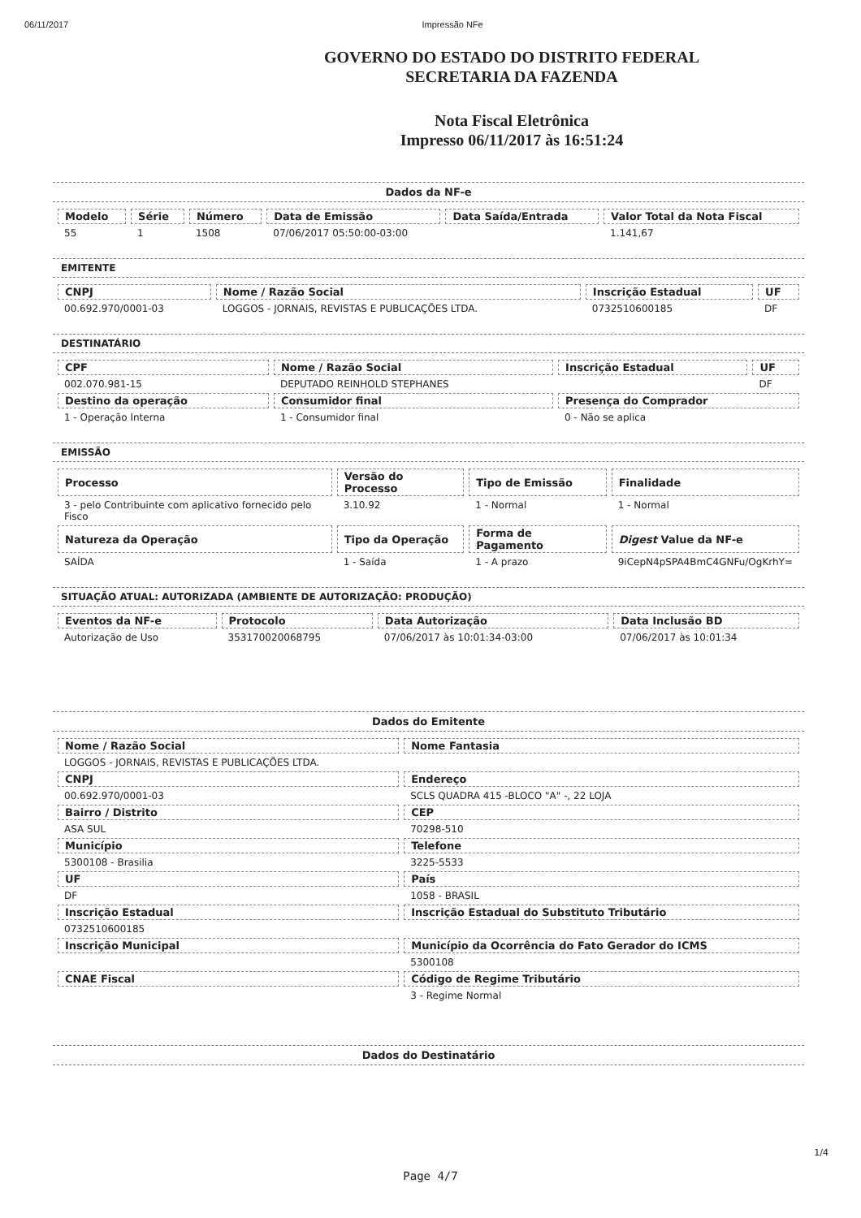06/11/2017 Impressão NFe
GOVERNO DO ESTADO DO DISTRITO FEDERAL
SECRETARIA DA FAZENDA
Nota Fiscal Eletrônica
Impresso 06/11/2017 às 16:51:24
Dados da NF-e
| Modelo | Série | Número | Data de Emissão | Data Saída/Entrada | Valor Total da Nota Fiscal |
| --- | --- | --- | --- | --- | --- |
| 55 | 1 | 1508 | 07/06/2017 05:50:00-03:00 | | 1.141,67 |
EMITENTE
| CNPJ | Nome / Razão Social | Inscrição Estadual | UF |
| --- | --- | --- | --- |
| 00.692.970/0001-03 | LOGGOS - JORNAIS, REVISTAS E PUBLICAÇÕES LTDA. | 0732510600185 | DF |
DESTINATÁRIO
| CPF | Nome / Razão Social | Inscrição Estadual | UF |
| --- | --- | --- | --- |
| 002.070.981-15 | DEPUTADO REINHOLD STEPHANES | | DF |
| Destino da operação | Consumidor final | Presença do Comprador | |
| 1 - Operação Interna | 1 - Consumidor final | 0 - Não se aplica | |
EMISSÃO
| Processo | Versão do Processo | Tipo de Emissão | Finalidade |
| --- | --- | --- | --- |
| 3 - pelo Contribuinte com aplicativo fornecido pelo Fisco | 3.10.92 | 1 - Normal | 1 - Normal |
| Natureza da Operação | Tipo da Operação | Forma de Pagamento | Digest Value da NF-e |
| SAÍDA | 1 - Saída | 1 - A prazo | 9iCepN4pSPA4BmC4GNFu/OgKrhY= |
SITUAÇÃO ATUAL: AUTORIZADA (AMBIENTE DE AUTORIZAÇÃO: PRODUÇÃO)
| Eventos da NF-e | Protocolo | Data Autorização | Data Inclusão BD |
| --- | --- | --- | --- |
| Autorização de Uso | 353170020068795 | 07/06/2017 às 10:01:34-03:00 | 07/06/2017 às 10:01:34 |
Dados do Emitente
| Nome / Razão Social | Nome Fantasia |
| --- | --- |
| LOGGOS - JORNAIS, REVISTAS E PUBLICAÇÕES LTDA. | |
| CNPJ | Endereço |
| 00.692.970/0001-03 | SCLS QUADRA 415 -BLOCO "A" -, 22 LOJA |
| Bairro / Distrito | CEP |
| ASA SUL | 70298-510 |
| Município | Telefone |
| 5300108 - Brasilia | 3225-5533 |
| UF | País |
| DF | 1058 - BRASIL |
| Inscrição Estadual | Inscrição Estadual do Substituto Tributário |
| 0732510600185 | |
| Inscrição Municipal | Município da Ocorrência do Fato Gerador do ICMS |
| | 5300108 |
| CNAE Fiscal | Código de Regime Tributário |
| | 3 - Regime Normal |
Dados do Destinatário
1/4
Page 4/7